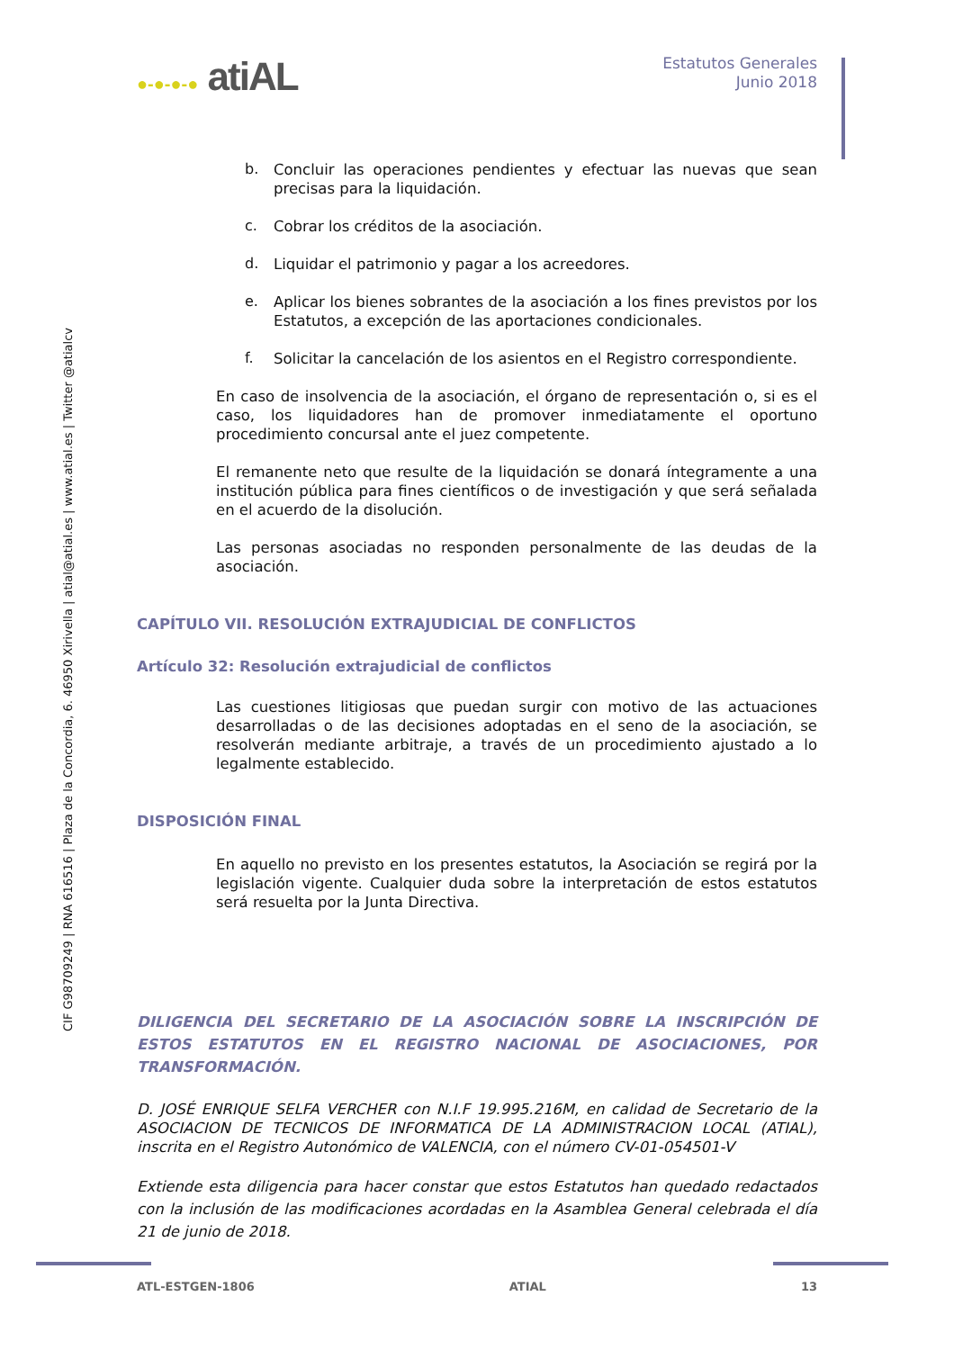●-●-●-● atiAL
Estatutos Generales
Junio 2018
b.
Concluir las operaciones pendientes y efectuar las nuevas que sean precisas para la liquidación.
c.
Cobrar los créditos de la asociación.
d.
Liquidar el patrimonio y pagar a los acreedores.
e.
Aplicar los bienes sobrantes de la asociación a los fines previstos por los Estatutos, a excepción de las aportaciones condicionales.
f.
Solicitar la cancelación de los asientos en el Registro correspondiente.
En caso de insolvencia de la asociación, el órgano de representación o, si es el caso, los liquidadores han de promover inmediatamente el oportuno procedimiento concursal ante el juez competente.
El remanente neto que resulte de la liquidación se donará íntegramente a una institución pública para fines científicos o de investigación y que será señalada en el acuerdo de la disolución.
Las personas asociadas no responden personalmente de las deudas de la asociación.
CAPÍTULO VII. RESOLUCIÓN EXTRAJUDICIAL DE CONFLICTOS
Artículo 32: Resolución extrajudicial de conflictos
Las cuestiones litigiosas que puedan surgir con motivo de las actuaciones desarrolladas o de las decisiones adoptadas en el seno de la asociación, se resolverán mediante arbitraje, a través de un procedimiento ajustado a lo legalmente establecido.
DISPOSICIÓN FINAL
En aquello no previsto en los presentes estatutos, la Asociación se regirá por la legislación vigente. Cualquier duda sobre la interpretación de estos estatutos será resuelta por la Junta Directiva.
DILIGENCIA DEL SECRETARIO DE LA ASOCIACIÓN SOBRE LA INSCRIPCIÓN DE ESTOS ESTATUTOS EN EL REGISTRO NACIONAL DE ASOCIACIONES, POR TRANSFORMACIÓN.
D. JOSÉ ENRIQUE SELFA VERCHER con N.I.F 19.995.216M, en calidad de Secretario de la ASOCIACION DE TECNICOS DE INFORMATICA DE LA ADMINISTRACION LOCAL (ATIAL), inscrita en el Registro Autonómico de VALENCIA, con el número CV-01-054501-V
Extiende esta diligencia para hacer constar que estos Estatutos han quedado redactados con la inclusión de las modificaciones acordadas en la Asamblea General celebrada el día 21 de junio de 2018.
CIF G98709249 | RNA 616516 | Plaza de la Concordia, 6. 46950 Xirivella | atial@atial.es | www.atial.es | Twitter @atialcv
ATL-ESTGEN-1806 ATIAL 13